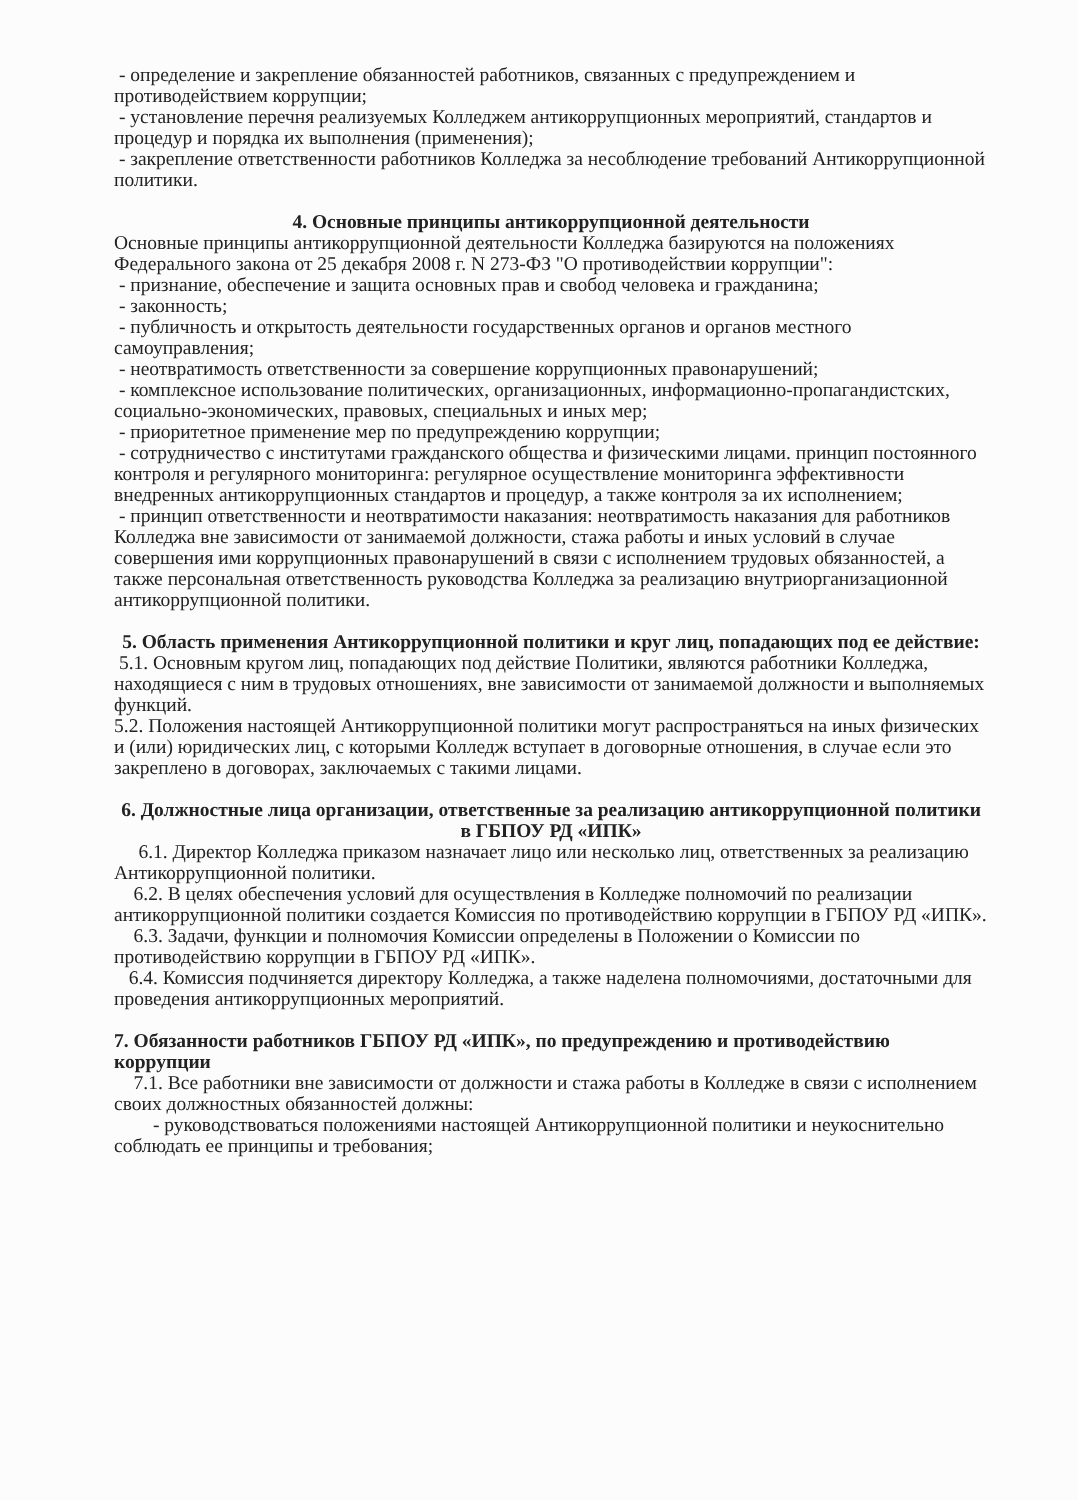- определение и закрепление обязанностей работников, связанных с предупреждением и противодействием коррупции;
- установление перечня реализуемых Колледжем антикоррупционных мероприятий, стандартов и процедур и порядка их выполнения (применения);
- закрепление ответственности работников Колледжа за несоблюдение требований Антикоррупционной политики.
4. Основные принципы антикоррупционной деятельности
Основные принципы антикоррупционной деятельности Колледжа базируются на положениях Федерального закона от 25 декабря 2008 г. N 273-ФЗ "О противодействии коррупции":
- признание, обеспечение и защита основных прав и свобод человека и гражданина;
- законность;
- публичность и открытость деятельности государственных органов и органов местного самоуправления;
- неотвратимость ответственности за совершение коррупционных правонарушений;
- комплексное использование политических, организационных, информационно-пропагандистских, социально-экономических, правовых, специальных и иных мер;
- приоритетное применение мер по предупреждению коррупции;
- сотрудничество с институтами гражданского общества и физическими лицами. принцип постоянного контроля и регулярного мониторинга: регулярное осуществление мониторинга эффективности внедренных антикоррупционных стандартов и процедур, а также контроля за их исполнением;
- принцип ответственности и неотвратимости наказания: неотвратимость наказания для работников Колледжа вне зависимости от занимаемой должности, стажа работы и иных условий в случае совершения ими коррупционных правонарушений в связи с исполнением трудовых обязанностей, а также персональная ответственность руководства Колледжа за реализацию внутриорганизационной антикоррупционной политики.
5. Область применения Антикоррупционной политики и круг лиц, попадающих под ее действие:
5.1. Основным кругом лиц, попадающих под действие Политики, являются работники Колледжа, находящиеся с ним в трудовых отношениях, вне зависимости от занимаемой должности и выполняемых функций.
5.2. Положения настоящей Антикоррупционной политики могут распространяться на иных физических и (или) юридических лиц, с которыми Колледж вступает в договорные отношения, в случае если это закреплено в договорах, заключаемых с такими лицами.
6. Должностные лица организации, ответственные за реализацию антикоррупционной политики в ГБПОУ РД «ИПК»
6.1. Директор Колледжа приказом назначает лицо или несколько лиц, ответственных за реализацию Антикоррупционной политики.
6.2. В целях обеспечения условий для осуществления в Колледже полномочий по реализации антикоррупционной политики создается Комиссия по противодействию коррупции в ГБПОУ РД «ИПК».
6.3. Задачи, функции и полномочия Комиссии определены в Положении о Комиссии по противодействию коррупции в ГБПОУ РД «ИПК».
6.4. Комиссия подчиняется директору Колледжа, а также наделена полномочиями, достаточными для проведения антикоррупционных мероприятий.
7. Обязанности работников ГБПОУ РД «ИПК», по предупреждению и противодействию коррупции
7.1. Все работники вне зависимости от должности и стажа работы в Колледже в связи с исполнением своих должностных обязанностей должны:
- руководствоваться положениями настоящей Антикоррупционной политики и неукоснительно соблюдать ее принципы и требования;